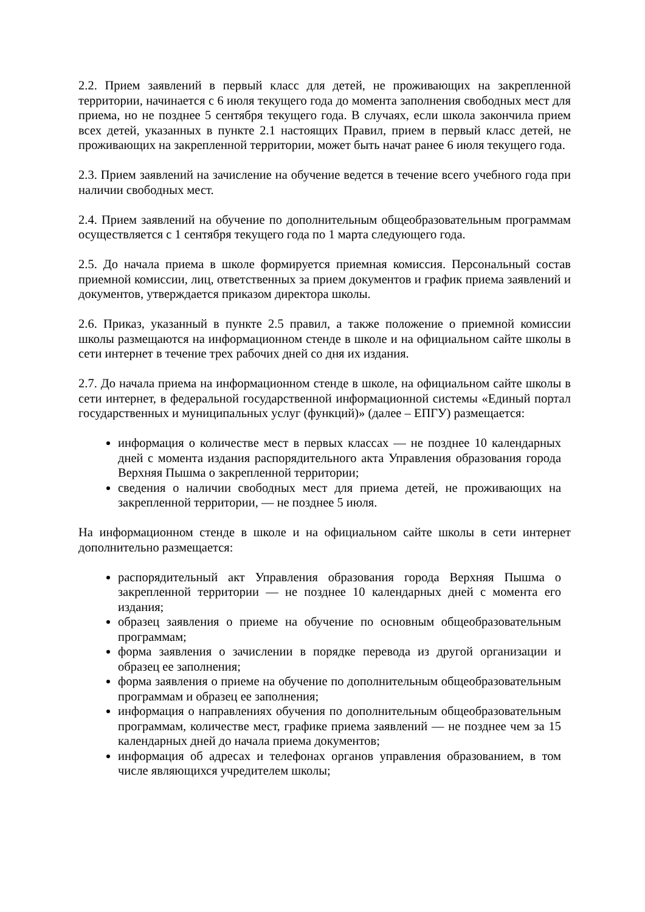2.2. Прием заявлений в первый класс для детей, не проживающих на закрепленной территории, начинается с 6 июля текущего года до момента заполнения свободных мест для приема, но не позднее 5 сентября текущего года. В случаях, если школа закончила прием всех детей, указанных в пункте 2.1 настоящих Правил, прием в первый класс детей, не проживающих на закрепленной территории, может быть начат ранее 6 июля текущего года.
2.3. Прием заявлений на зачисление на обучение ведется в течение всего учебного года при наличии свободных мест.
2.4. Прием заявлений на обучение по дополнительным общеобразовательным программам осуществляется с 1 сентября текущего года по 1 марта следующего года.
2.5. До начала приема в школе формируется приемная комиссия. Персональный состав приемной комиссии, лиц, ответственных за прием документов и график приема заявлений и документов, утверждается приказом директора школы.
2.6. Приказ, указанный в пункте 2.5 правил, а также положение о приемной комиссии школы размещаются на информационном стенде в школе и на официальном сайте школы в сети интернет в течение трех рабочих дней со дня их издания.
2.7. До начала приема на информационном стенде в школе, на официальном сайте школы в сети интернет, в федеральной государственной информационной системы «Единый портал государственных и муниципальных услуг (функций)» (далее – ЕПГУ) размещается:
информация о количестве мест в первых классах — не позднее 10 календарных дней с момента издания распорядительного акта Управления образования города Верхняя Пышма о закрепленной территории;
сведения о наличии свободных мест для приема детей, не проживающих на закрепленной территории, — не позднее 5 июля.
На информационном стенде в школе и на официальном сайте школы в сети интернет дополнительно размещается:
распорядительный акт Управления образования города Верхняя Пышма о закрепленной территории — не позднее 10 календарных дней с момента его издания;
образец заявления о приеме на обучение по основным общеобразовательным программам;
форма заявления о зачислении в порядке перевода из другой организации и образец ее заполнения;
форма заявления о приеме на обучение по дополнительным общеобразовательным программам и образец ее заполнения;
информация о направлениях обучения по дополнительным общеобразовательным программам, количестве мест, графике приема заявлений — не позднее чем за 15 календарных дней до начала приема документов;
информация об адресах и телефонах органов управления образованием, в том числе являющихся учредителем школы;